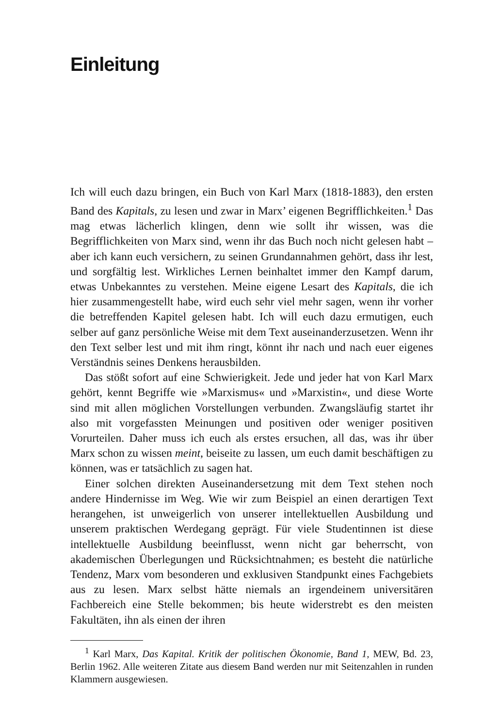Einleitung
Ich will euch dazu bringen, ein Buch von Karl Marx (1818-1883), den ersten Band des Kapitals, zu lesen und zwar in Marx’ eigenen Begrifflichkeiten.<sup>1</sup> Das mag etwas lächerlich klingen, denn wie sollt ihr wissen, was die Begrifflichkeiten von Marx sind, wenn ihr das Buch noch nicht gelesen habt – aber ich kann euch versichern, zu seinen Grundannahmen gehört, dass ihr lest, und sorgfältig lest. Wirkliches Lernen beinhaltet immer den Kampf darum, etwas Unbekanntes zu verstehen. Meine eigene Lesart des Kapitals, die ich hier zusammengestellt habe, wird euch sehr viel mehr sagen, wenn ihr vorher die betreffenden Kapitel gelesen habt. Ich will euch dazu ermutigen, euch selber auf ganz persönliche Weise mit dem Text auseinanderzusetzen. Wenn ihr den Text selber lest und mit ihm ringt, könnt ihr nach und nach euer eigenes Verständnis seines Denkens herausbilden.
Das stößt sofort auf eine Schwierigkeit. Jede und jeder hat von Karl Marx gehört, kennt Begriffe wie »Marxismus« und »Marxistin«, und diese Worte sind mit allen möglichen Vorstellungen verbunden. Zwangsläufig startet ihr also mit vorgefassten Meinungen und positiven oder weniger positiven Vorurteilen. Daher muss ich euch als erstes ersuchen, all das, was ihr über Marx schon zu wissen meint, beiseite zu lassen, um euch damit beschäftigen zu können, was er tatsächlich zu sagen hat.
Einer solchen direkten Auseinandersetzung mit dem Text stehen noch andere Hindernisse im Weg. Wie wir zum Beispiel an einen derartigen Text herangehen, ist unweigerlich von unserer intellektuellen Ausbildung und unserem praktischen Werdegang geprägt. Für viele Studentinnen ist diese intellektuelle Ausbildung beeinflusst, wenn nicht gar beherrscht, von akademischen Überlegungen und Rücksichtnahmen; es besteht die natürliche Tendenz, Marx vom besonderen und exklusiven Standpunkt eines Fachgebiets aus zu lesen. Marx selbst hätte niemals an irgendeinem universitären Fachbereich eine Stelle bekommen; bis heute widerstrebt es den meisten Fakultäten, ihn als einen der ihren
<sup>1</sup> Karl Marx, Das Kapital. Kritik der politischen Ökonomie, Band 1, MEW, Bd. 23, Berlin 1962. Alle weiteren Zitate aus diesem Band werden nur mit Seitenzahlen in runden Klammern ausgewiesen.